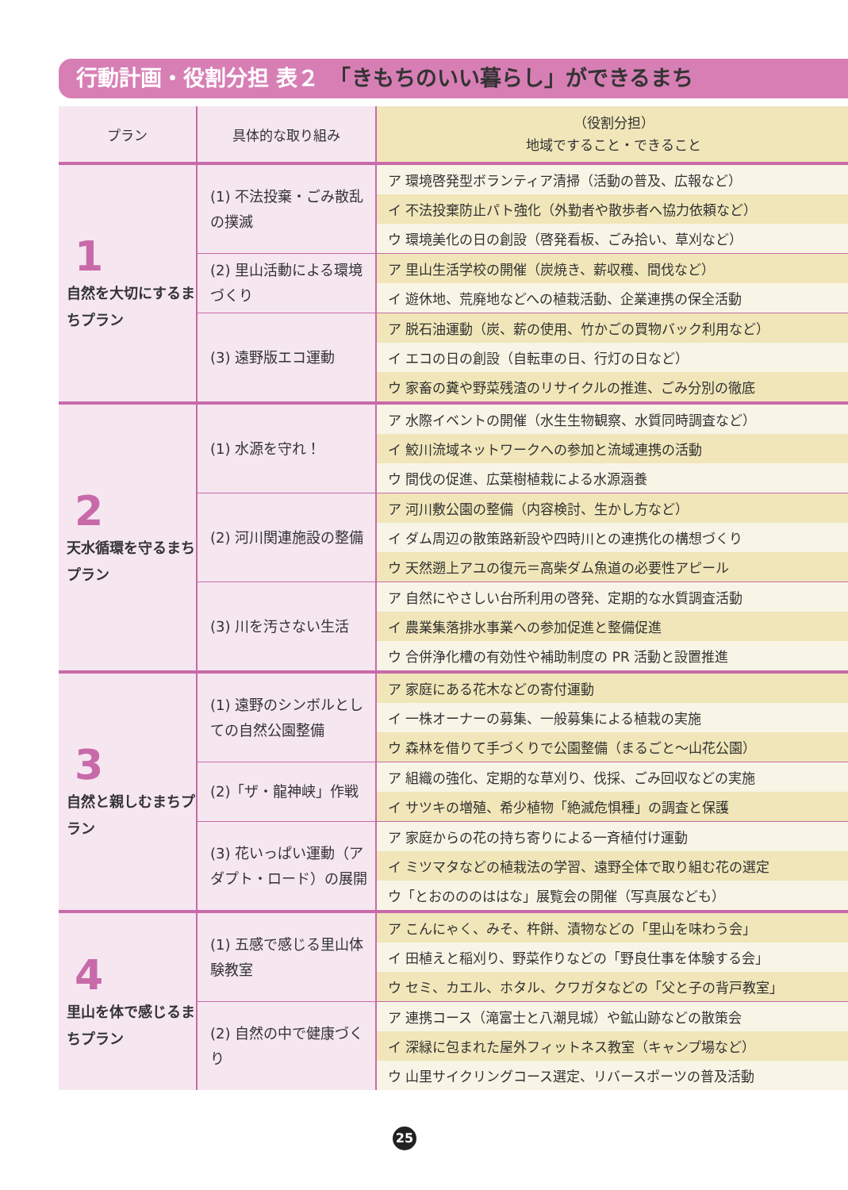行動計画・役割分担 表２　「きもちのいい暮らし」ができるまち
| プラン | 具体的な取り組み | （役割分担） 地域ですること・できること |
| --- | --- | --- |
| 1 自然を大切にするまちプラン | (1) 不法投棄・ごみ散乱の撲滅 | ア 環境啓発型ボランティア清掃（活動の普及、広報など） |
| | | イ 不法投棄防止パト強化（外勤者や散歩者へ協力依頼など） |
| | | ウ 環境美化の日の創設（啓発看板、ごみ拾い、草刈など） |
| | (2) 里山活動による環境づくり | ア 里山生活学校の開催（炭焼き、薪収穫、間伐など） |
| | | イ 遊休地、荒廃地などへの植栽活動、企業連携の保全活動 |
| | (3) 遠野版エコ運動 | ア 脱石油運動（炭、薪の使用、竹かごの買物バック利用など） |
| | | イ エコの日の創設（自転車の日、行灯の日など） |
| | | ウ 家畜の糞や野菜残渣のリサイクルの推進、ごみ分別の徹底 |
| 2 天水循環を守るまちプラン | (1) 水源を守れ！ | ア 水際イベントの開催（水生生物観察、水質同時調査など） |
| | | イ 鮫川流域ネットワークへの参加と流域連携の活動 |
| | | ウ 間伐の促進、広葉樹植栽による水源涵養 |
| | (2) 河川関連施設の整備 | ア 河川敷公園の整備（内容検討、生かし方など） |
| | | イ ダム周辺の散策路新設や四時川との連携化の構想づくり |
| | | ウ 天然遡上アユの復元＝高柴ダム魚道の必要性アピール |
| | (3) 川を汚さない生活 | ア 自然にやさしい台所利用の啓発、定期的な水質調査活動 |
| | | イ 農業集落排水事業への参加促進と整備促進 |
| | | ウ 合併浄化槽の有効性や補助制度の PR 活動と設置推進 |
| 3 自然と親しむまちプラン | (1) 遠野のシンボルとしての自然公園整備 | ア 家庭にある花木などの寄付運動 |
| | | イ 一株オーナーの募集、一般募集による植栽の実施 |
| | | ウ 森林を借りて手づくりで公園整備（まるごと〜山花公園） |
| | (2)「ザ・龍神峡」作戦 | ア 組織の強化、定期的な草刈り、伐採、ごみ回収などの実施 |
| | | イ サツキの増殖、希少植物「絶滅危惧種」の調査と保護 |
| | (3) 花いっぱい運動（アダプト・ロード）の展開 | ア 家庭からの花の持ち寄りによる一斉植付け運動 |
| | | イ ミツマタなどの植栽法の学習、遠野全体で取り組む花の選定 |
| | | ウ「とおのののははな」展覧会の開催（写真展なども） |
| 4 里山を体で感じるまちプラン | (1) 五感で感じる里山体験教室 | ア こんにゃく、みそ、杵餅、漬物などの「里山を味わう会」 |
| | | イ 田植えと稲刈り、野菜作りなどの「野良仕事を体験する会」 |
| | | ウ セミ、カエル、ホタル、クワガタなどの「父と子の背戸教室」 |
| | (2) 自然の中で健康づくり | ア 連携コース（滝富士と八潮見城）や鉱山跡などの散策会 |
| | | イ 深緑に包まれた屋外フィットネス教室（キャンプ場など） |
| | | ウ 山里サイクリングコース選定、リバースポーツの普及活動 |
25